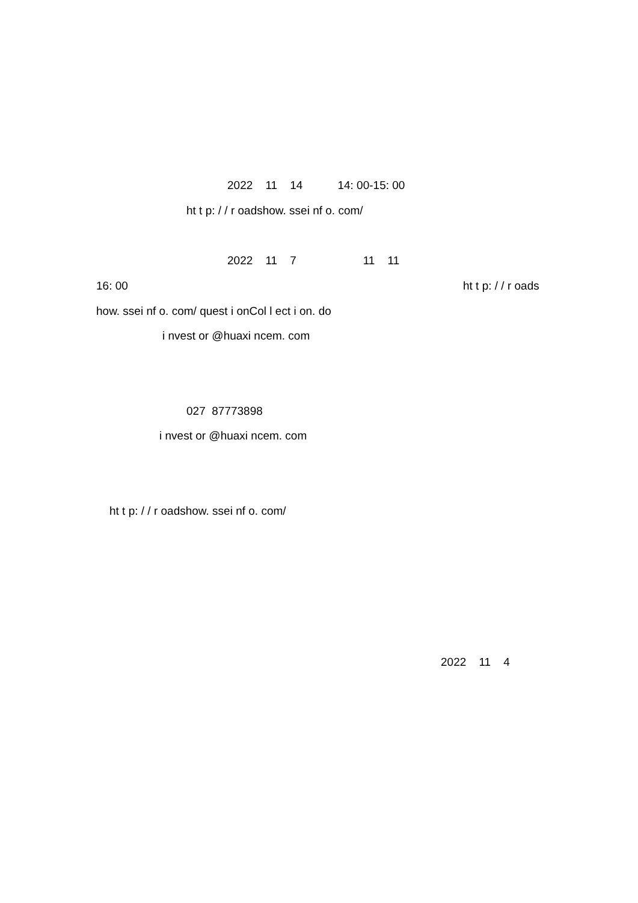2022 11 14 14: 00-15: 00
ht t p: / / r oadshow. ssei nf o. com/
2022 11 7 11 11
16: 00
ht t p: / / r oads
how. ssei nf o. com/ quest i onCol l ect i on. do
i nvest or @huaxi ncem. com
027 87773898
i nvest or @huaxi ncem. com
ht t p: / / r oadshow. ssei nf o. com/
2022 11 4